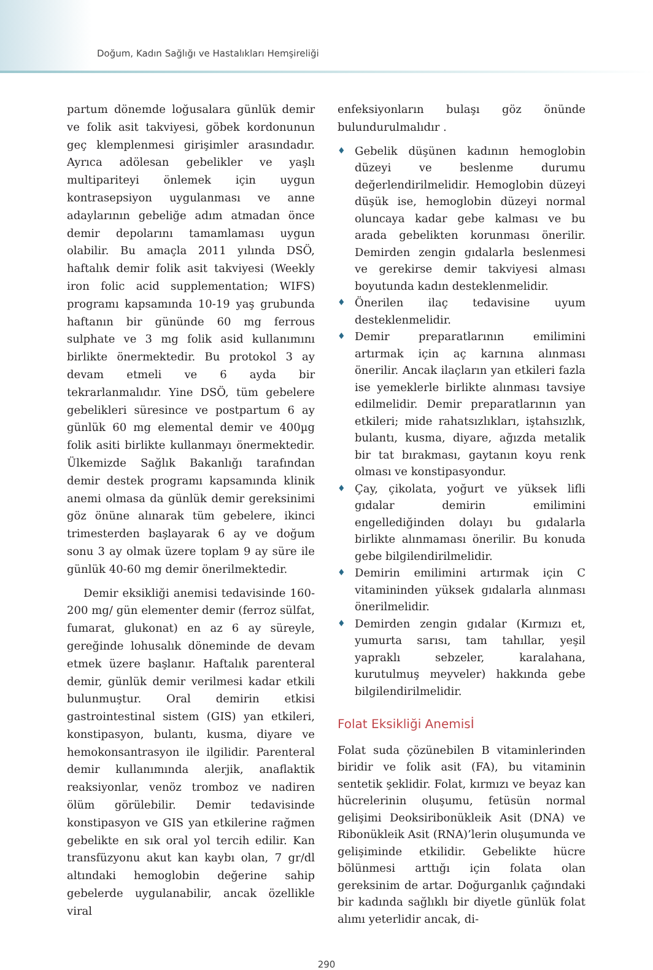Doğum, Kadın Sağlığı ve Hastalıkları Hemşireliği
partum dönemde loğusalara günlük demir ve folik asit takviyesi, göbek kordonunun geç klemplenmesi girişimler arasındadır. Ayrıca adölesan gebelikler ve yaşlı multipariteyi önlemek için uygun kontrasepsiyon uygulanması ve anne adaylarının gebeliğe adım atmadan önce demir depolarını tamamlaması uygun olabilir. Bu amaçla 2011 yılında DSÖ, haftalık demir folik asit takviyesi (Weekly iron folic acid supplementation; WIFS) programı kapsamında 10-19 yaş grubunda haftanın bir gününde 60 mg ferrous sulphate ve 3 mg folik asid kullanımını birlikte önermektedir. Bu protokol 3 ay devam etmeli ve 6 ayda bir tekrarlanmalıdır. Yine DSÖ, tüm gebelere gebelikleri süresince ve postpartum 6 ay günlük 60 mg elemental demir ve 400µg folik asiti birlikte kullanmayı önermektedir. Ülkemizde Sağlık Bakanlığı tarafından demir destek programı kapsamında klinik anemi olmasa da günlük demir gereksinimi göz önüne alınarak tüm gebelere, ikinci trimesterden başlayarak 6 ay ve doğum sonu 3 ay olmak üzere toplam 9 ay süre ile günlük 40-60 mg demir önerilmektedir.
Demir eksikliği anemisi tedavisinde 160-200 mg/ gün elementer demir (ferroz sülfat, fumarat, glukonat) en az 6 ay süreyle, gereğinde lohusalık döneminde de devam etmek üzere başlanır. Haftalık parenteral demir, günlük demir verilmesi kadar etkili bulunmuştur. Oral demirin etkisi gastrointestinal sistem (GIS) yan etkileri, konstipasyon, bulantı, kusma, diyare ve hemokonsantrasyon ile ilgilidir. Parenteral demir kullanımında alerjik, anaflaktik reaksiyonlar, venöz tromboz ve nadiren ölüm görülebilir. Demir tedavisinde konstipasyon ve GIS yan etkilerine rağmen gebelikte en sık oral yol tercih edilir. Kan transfüzyonu akut kan kaybı olan, 7 gr/dl altındaki hemoglobin değerine sahip gebelerde uygulanabilir, ancak özellikle viral
enfeksiyonların bulaşı göz önünde bulundurulmalıdır .
♦ Gebelik düşünen kadının hemoglobin düzeyi ve beslenme durumu değerlendirilmelidir. Hemoglobin düzeyi düşük ise, hemoglobin düzeyi normal oluncaya kadar gebe kalması ve bu arada gebelikten korunması önerilir. Demirden zengin gıdalarla beslenmesi ve gerekirse demir takviyesi alması boyutunda kadın desteklenmelidir.
♦ Önerilen ilaç tedavisine uyum desteklenmelidir.
♦ Demir preparatlarının emilimini artırmak için aç karnına alınması önerilir. Ancak ilaçların yan etkileri fazla ise yemeklerle birlikte alınması tavsiye edilmelidir. Demir preparatlarının yan etkileri; mide rahatsızlıkları, iştahsızlık, bulantı, kusma, diyare, ağızda metalik bir tat bırakması, gaytanın koyu renk olması ve konstipasyondur.
♦ Çay, çikolata, yoğurt ve yüksek lifli gıdalar demirin emilimini engellediğinden dolayı bu gıdalarla birlikte alınmaması önerilir. Bu konuda gebe bilgilendirilmelidir.
♦ Demirin emilimini artırmak için C vitamininden yüksek gıdalarla alınması önerilmelidir.
♦ Demirden zengin gıdalar (Kırmızı et, yumurta sarısı, tam tahıllar, yeşil yapraklı sebzeler, karalahana, kurutulmuş meyveler) hakkında gebe bilgilendirilmelidir.
Folat Eksikliği Anemisİ
Folat suda çözünebilen B vitaminlerinden biridir ve folik asit (FA), bu vitaminin sentetik şeklidir. Folat, kırmızı ve beyaz kan hücrelerinin oluşumu, fetüsün normal gelişimi Deoksiribonükleik Asit (DNA) ve Ribonükleik Asit (RNA)’lerin oluşumunda ve gelişiminde etkilidir. Gebelikte hücre bölünmesi arttığı için folata olan gereksinim de artar. Doğurganlık çağındaki bir kadında sağlıklı bir diyetle günlük folat alımı yeterlidir ancak, di-
290